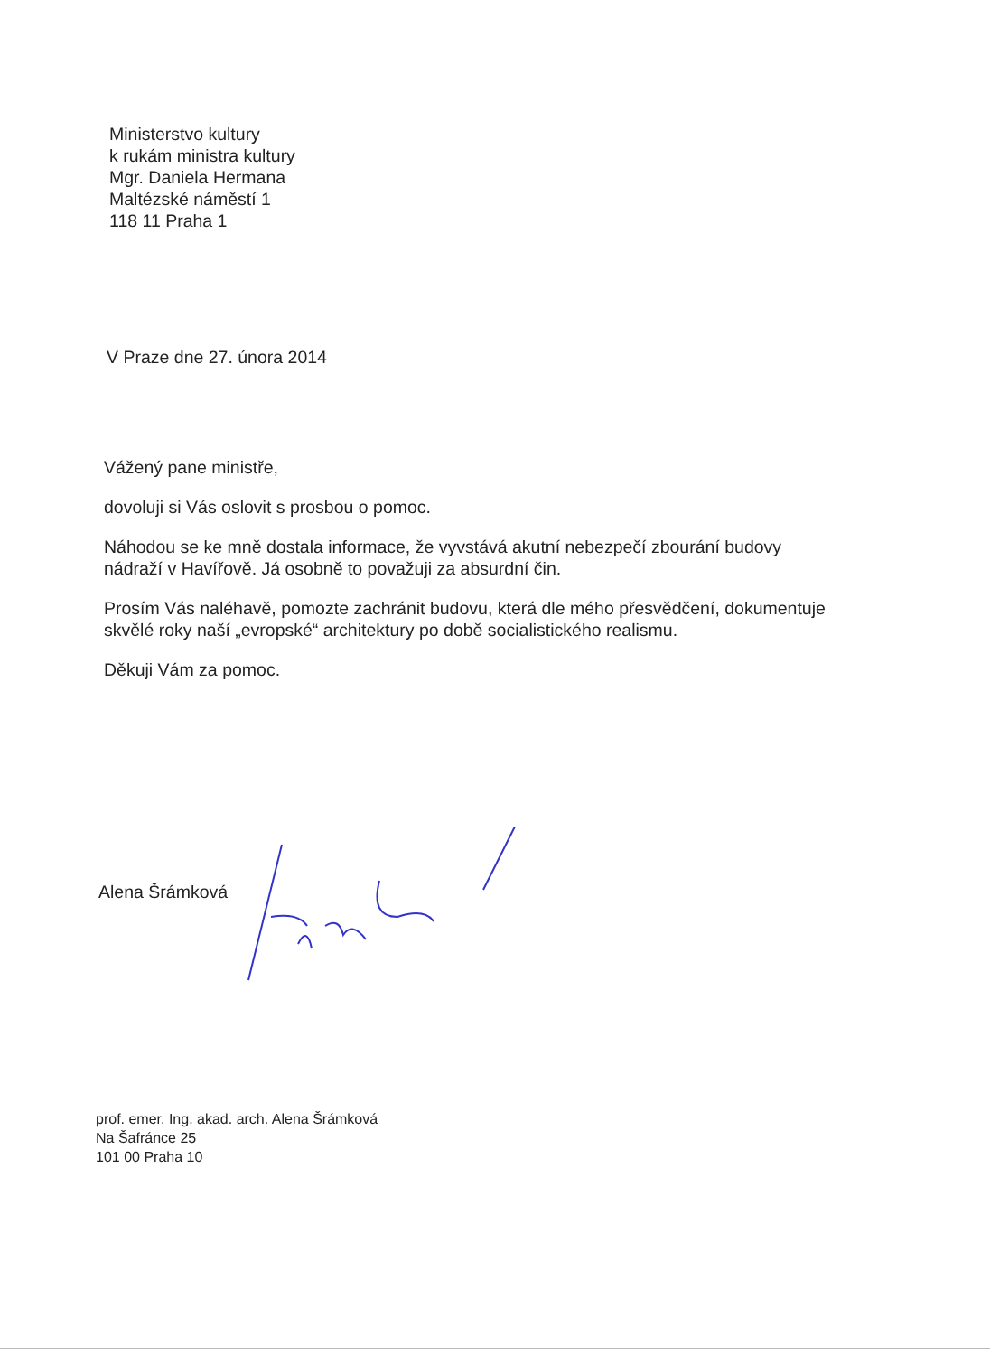Ministerstvo kultury
k rukám ministra kultury
Mgr. Daniela Hermana
Maltézské náměstí 1
118 11 Praha 1
V Praze dne 27. února 2014
Vážený pane ministře,
dovoluji si Vás oslovit s prosbou o pomoc.
Náhodou se ke mně dostala informace, že vyvstává akutní nebezpečí zbourání budovy nádraží v Havířově. Já osobně to považuji za absurdní čin.
Prosím Vás naléhavě, pomozte zachránit budovu, která dle mého přesvědčení, dokumentuje skvělé roky naší „evropské“ architektury po době socialistického realismu.
Děkuji Vám za pomoc.
Alena Šrámková
prof. emer. Ing. akad. arch. Alena Šrámková
Na Šafránce 25
101 00 Praha 10